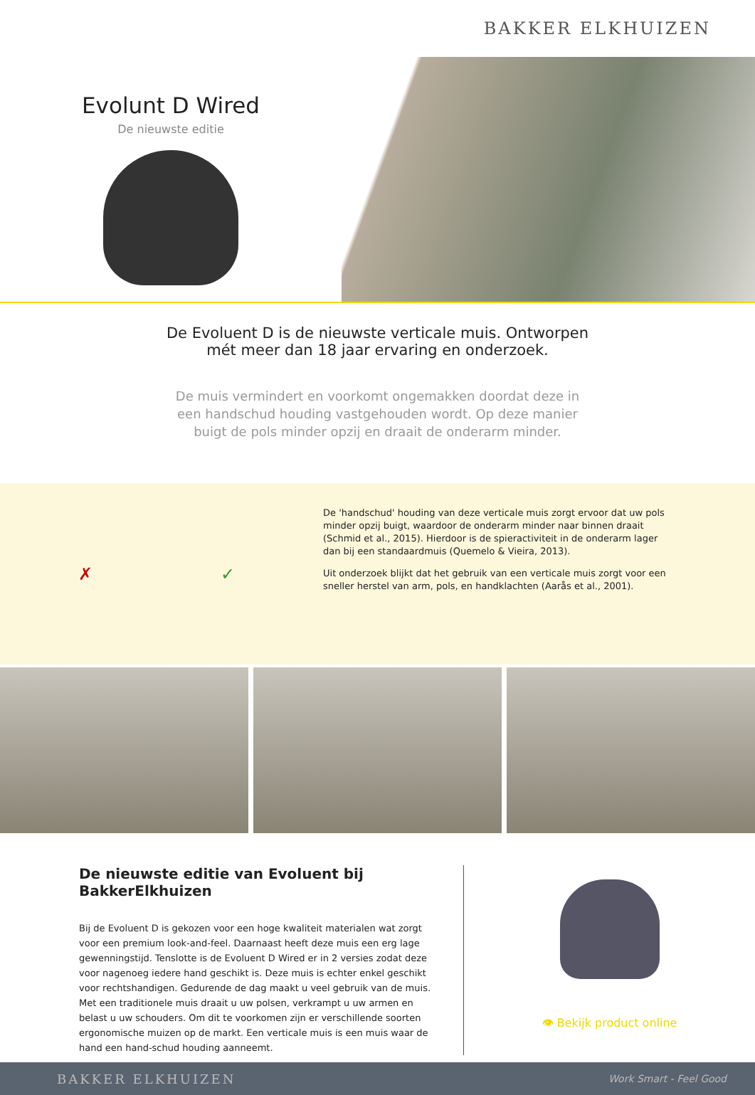BAKKER ELKHUIZEN
Evolunt D Wired
De nieuwste editie
De Evoluent D is de nieuwste verticale muis. Ontworpen mét meer dan 18 jaar ervaring en onderzoek.
De muis vermindert en voorkomt ongemakken doordat deze in een handschud houding vastgehouden wordt. Op deze manier buigt de pols minder opzij en draait de onderarm minder.
✗ ✓
De 'handschud' houding van deze verticale muis zorgt ervoor dat uw pols minder opzij buigt, waardoor de onderarm minder naar binnen draait (Schmid et al., 2015). Hierdoor is de spieractiviteit in de onderarm lager dan bij een standaardmuis (Quemelo & Vieira, 2013).
Uit onderzoek blijkt dat het gebruik van een verticale muis zorgt voor een sneller herstel van arm, pols, en handklachten (Aarås et al., 2001).
De nieuwste editie van Evoluent bij BakkerElkhuizen
Bij de Evoluent D is gekozen voor een hoge kwaliteit materialen wat zorgt voor een premium look-and-feel. Daarnaast heeft deze muis een erg lage gewenningstijd. Tenslotte is de Evoluent D Wired er in 2 versies zodat deze voor nagenoeg iedere hand geschikt is. Deze muis is echter enkel geschikt voor rechtshandigen. Gedurende de dag maakt u veel gebruik van de muis. Met een traditionele muis draait u uw polsen, verkrampt u uw armen en belast u uw schouders. Om dit te voorkomen zijn er verschillende soorten ergonomische muizen op de markt. Een verticale muis is een muis waar de hand een hand-schud houding aanneemt.
👁 Bekijk product online
BAKKER ELKHUIZEN Work Smart - Feel Good